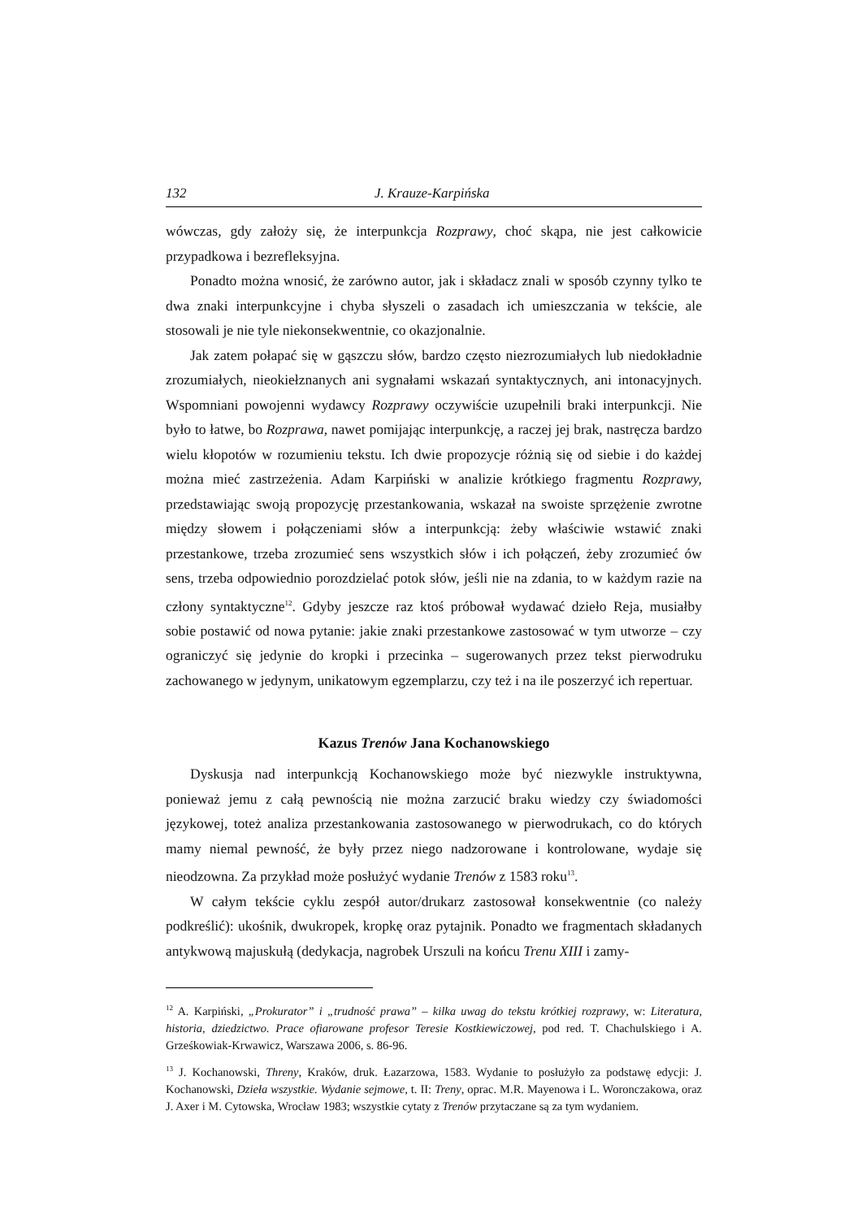132 J. Krauze-Karpińska
wówczas, gdy założy się, że interpunkcja Rozprawy, choć skąpa, nie jest całkowicie przypadkowa i bezrefleksyjna.
Ponadto można wnosić, że zarówno autor, jak i składacz znali w sposób czynny tylko te dwa znaki interpunkcyjne i chyba słyszeli o zasadach ich umieszczania w tekście, ale stosowali je nie tyle niekonsekwentnie, co okazjonalnie.
Jak zatem połapać się w gąszczu słów, bardzo często niezrozumiałych lub niedokładnie zrozumiałych, nieokiełznanych ani sygnałami wskazań syntaktycznych, ani intonacyjnych. Wspomniani powojenni wydawcy Rozprawy oczywiście uzupełnili braki interpunkcji. Nie było to łatwe, bo Rozprawa, nawet pomijając interpunkcję, a raczej jej brak, nastręcza bardzo wielu kłopotów w rozumieniu tekstu. Ich dwie propozycje różnią się od siebie i do każdej można mieć zastrzeżenia. Adam Karpiński w analizie krótkiego fragmentu Rozprawy, przedstawiając swoją propozycję przestankowania, wskazał na swoiste sprzężenie zwrotne między słowem i połączeniami słów a interpunkcją: żeby właściwie wstawić znaki przestankowe, trzeba zrozumieć sens wszystkich słów i ich połączeń, żeby zrozumieć ów sens, trzeba odpowiednio porozdzielać potok słów, jeśli nie na zdania, to w każdym razie na człony syntaktyczne<sup>12</sup>. Gdyby jeszcze raz ktoś próbował wydawać dzieło Reja, musiałby sobie postawić od nowa pytanie: jakie znaki przestankowe zastosować w tym utworze – czy ograniczyć się jedynie do kropki i przecinka – sugerowanych przez tekst pierwodruku zachowanego w jedynym, unikatowym egzemplarzu, czy też i na ile poszerzyć ich repertuar.
Kazus Trenów Jana Kochanowskiego
Dyskusja nad interpunkcją Kochanowskiego może być niezwykle instruktywna, ponieważ jemu z całą pewnością nie można zarzucić braku wiedzy czy świadomości językowej, toteż analiza przestankowania zastosowanego w pierwodrukach, co do których mamy niemal pewność, że były przez niego nadzorowane i kontrolowane, wydaje się nieodzowna. Za przykład może posłużyć wydanie Trenów z 1583 roku<sup>13</sup>.
W całym tekście cyklu zespół autor/drukarz zastosował konsekwentnie (co należy podkreślić): ukośnik, dwukropek, kropkę oraz pytajnik. Ponadto we fragmentach składanych antykwową majuskułą (dedykacja, nagrobek Urszuli na końcu Trenu XIII i zamy-
<sup>12</sup> A. Karpiński, „Prokurator” i „trudność prawa” – kilka uwag do tekstu krótkiej rozprawy, w: Literatura, historia, dziedzictwo. Prace ofiarowane profesor Teresie Kostkiewiczowej, pod red. T. Chachulskiego i A. Grześkowiak-Krwawicz, Warszawa 2006, s. 86-96.
<sup>13</sup> J. Kochanowski, Threny, Kraków, druk. Łazarzowa, 1583. Wydanie to posłużyło za podstawę edycji: J. Kochanowski, Dzieła wszystkie. Wydanie sejmowe, t. II: Treny, oprac. M.R. Mayenowa i L. Woronczakowa, oraz J. Axer i M. Cytowska, Wrocław 1983; wszystkie cytaty z Trenów przytaczane są za tym wydaniem.